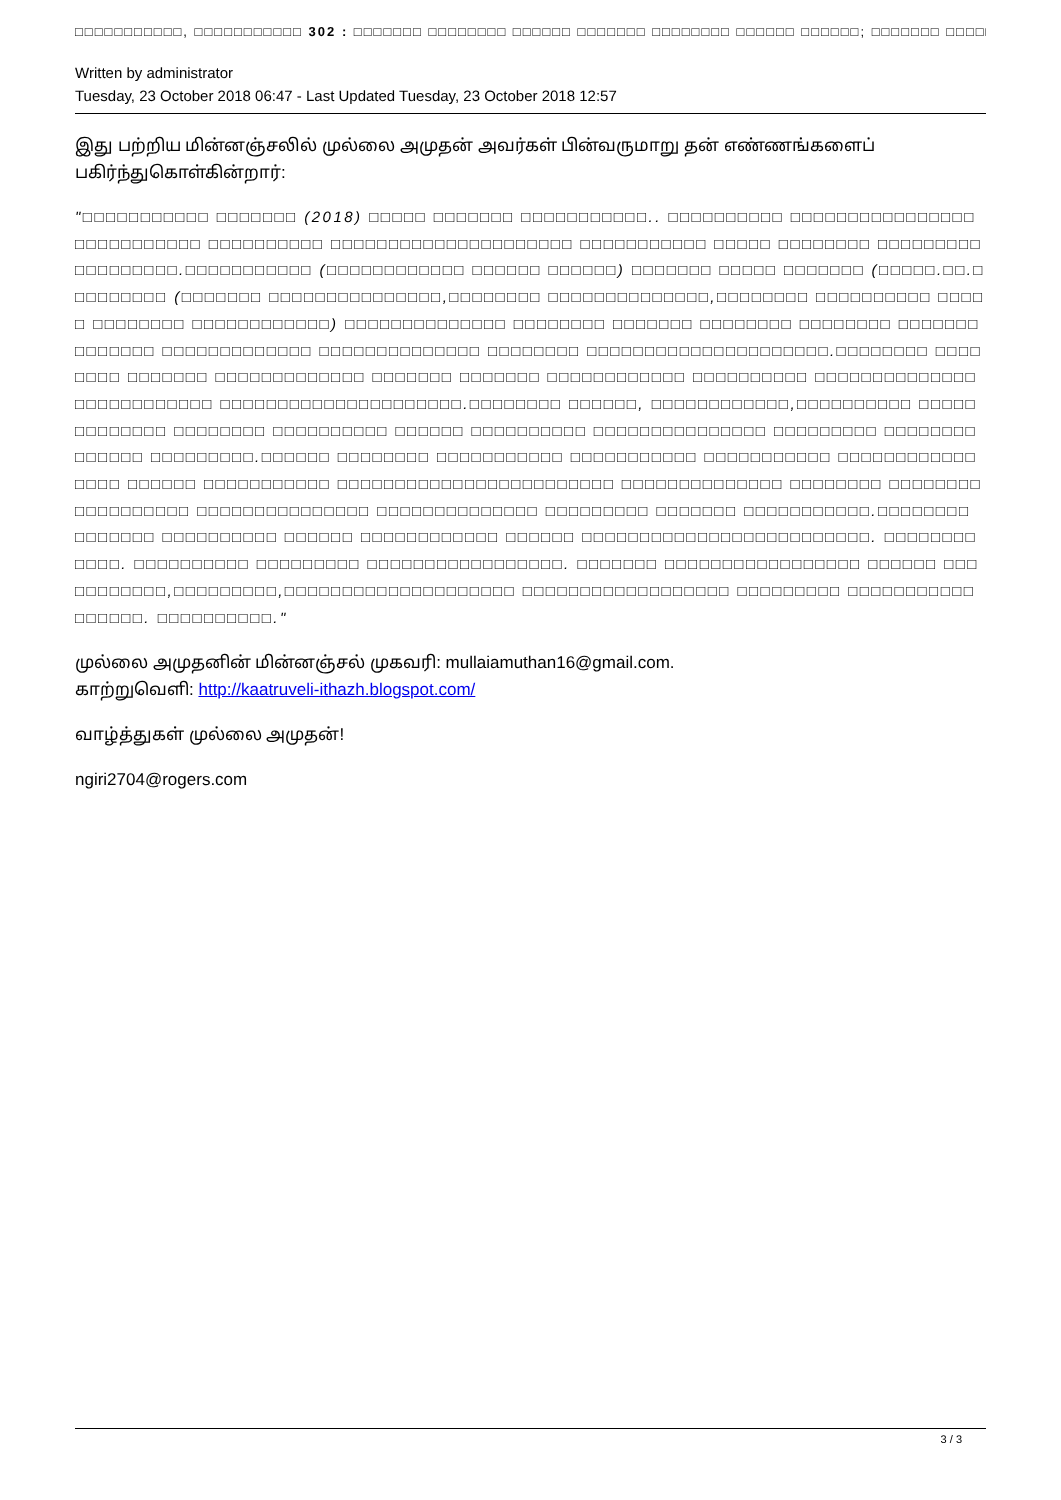□□□□□□□□□□□, □□□□□□□□□□□ 302 : □□□□□□□ □□□□□□□□ □□□□□□ □□□□□□□ □□□□□□□□ □□□□□□ □□□□□□; □□□□□□□ □□□□□□□□
Written by administrator
Tuesday, 23 October 2018 06:47 - Last Updated Tuesday, 23 October 2018 12:57
இது பற்றிய மின்னஞ்சலில் முல்லை அமுதன் அவர்கள் பின்வருமாறு தன் எண்ணங்களைப் பகிர்ந்துகொள்கின்றார்:
"□□□□□□□□□□□ □□□□□□□ (2018) □□□□□ □□□□□□□ □□□□□□□□□□□.. □□□□□□□□□□ □□□□□□□□□□□□□□□□ □□□□□□□□□□□ □□□□□□□□□□ □□□□□□□□□□□□□□□□□□□□□ □□□□□□□□□□□ □□□□□ □□□□□□□□ □□□□□□□□□□□□□□□□□□.□□□□□□□□□□□ (□□□□□□□□□□□□ □□□□□□ □□□□□□) □□□□□□□ □□□□□ □□□□□□□ (□□□□□.□□.□□□□□□□□□ (□□□□□□□ □□□□□□□□□□□□□□□,□□□□□□□□ □□□□□□□□□□□□□□,□□□□□□□□ □□□□□□□□□□ □□□□□ □□□□□□□□ □□□□□□□□□□□□) □□□□□□□□□□□□□□ □□□□□□□□ □□□□□□□ □□□□□□□□ □□□□□□□□ □□□□□□□ □□□□□□□ □□□□□□□□□□□□□ □□□□□□□□□□□□□□ □□□□□□□□ □□□□□□□□□□□□□□□□□□□□□.□□□□□□□□ □□□□□□□□ □□□□□□□ □□□□□□□□□□□□□ □□□□□□□ □□□□□□□ □□□□□□□□□□□□ □□□□□□□□□□ □□□□□□□□□□□□□□ □□□□□□□□□□□□ □□□□□□□□□□□□□□□□□□□□□.□□□□□□□□ □□□□□□, □□□□□□□□□□□□,□□□□□□□□□□ □□□□□□□□□□□□□ □□□□□□□□ □□□□□□□□□□ □□□□□□ □□□□□□□□□□ □□□□□□□□□□□□□□□ □□□□□□□□□ □□□□□□□□□□□□□□ □□□□□□□□□.□□□□□□ □□□□□□□□ □□□□□□□□□□□ □□□□□□□□□□□ □□□□□□□□□□□ □□□□□□□□□□□□□□□□ □□□□□□ □□□□□□□□□□□ □□□□□□□□□□□□□□□□□□□□□□□□ □□□□□□□□□□□□□□ □□□□□□□□ □□□□□□□□□□□□□□□□□□ □□□□□□□□□□□□□□□ □□□□□□□□□□□□□□ □□□□□□□□□ □□□□□□□ □□□□□□□□□□□.□□□□□□□□ □□□□□□□ □□□□□□□□□□ □□□□□□ □□□□□□□□□□□□ □□□□□□ □□□□□□□□□□□□□□□□□□□□□□□□□. □□□□□□□□□□□□. □□□□□□□□□□ □□□□□□□□□ □□□□□□□□□□□□□□□□□. □□□□□□□ □□□□□□□□□□□□□□□□□ □□□□□□ □□□□□□□□□□□,□□□□□□□□□,□□□□□□□□□□□□□□□□□□□□ □□□□□□□□□□□□□□□□□□ □□□□□□□□□ □□□□□□□□□□□□□□□□□. □□□□□□□□□□."
முல்லை அமுதனின் மின்னஞ்சல் முகவரி: mullaiamuthan16@gmail.com.
காற்றுவெளி: http://kaatruveli-ithazh.blogspot.com/
வாழ்த்துகள் முல்லை அமுதன்!
ngiri2704@rogers.com
3 / 3